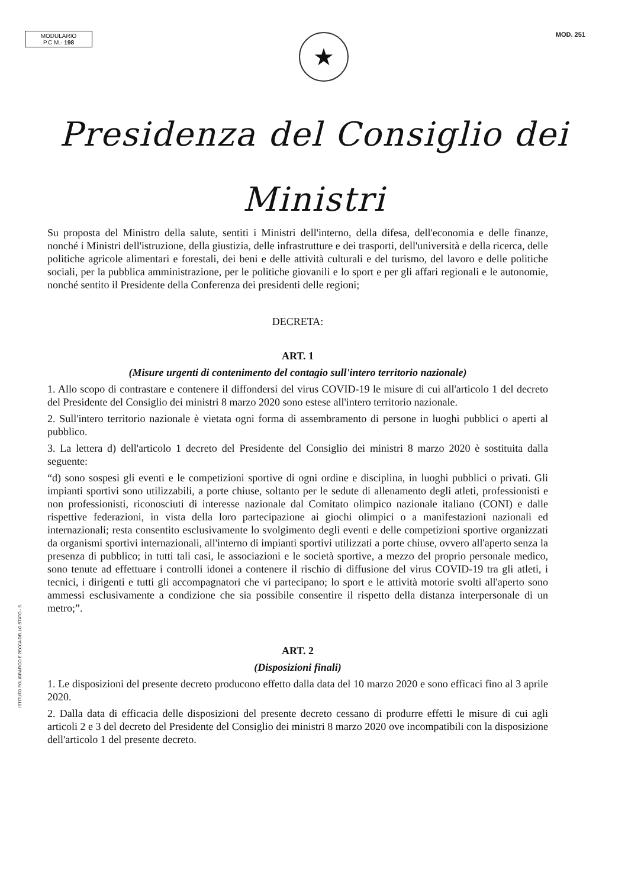MODULARIO
P.C M.- 198
★
MOD. 251
Presidenza del Consiglio dei Ministri
Su proposta del Ministro della salute, sentiti i Ministri dell'interno, della difesa, dell'economia e delle finanze, nonché i Ministri dell'istruzione, della giustizia, delle infrastrutture e dei trasporti, dell'università e della ricerca, delle politiche agricole alimentari e forestali, dei beni e delle attività culturali e del turismo, del lavoro e delle politiche sociali, per la pubblica amministrazione, per le politiche giovanili e lo sport e per gli affari regionali e le autonomie, nonché sentito il Presidente della Conferenza dei presidenti delle regioni;
DECRETA:
ART. 1
(Misure urgenti di contenimento del contagio sull'intero territorio nazionale)
1. Allo scopo di contrastare e contenere il diffondersi del virus COVID-19 le misure di cui all'articolo 1 del decreto del Presidente del Consiglio dei ministri 8 marzo 2020 sono estese all'intero territorio nazionale.
2. Sull'intero territorio nazionale è vietata ogni forma di assembramento di persone in luoghi pubblici o aperti al pubblico.
3. La lettera d) dell'articolo 1 decreto del Presidente del Consiglio dei ministri 8 marzo 2020 è sostituita dalla seguente:
“d) sono sospesi gli eventi e le competizioni sportive di ogni ordine e disciplina, in luoghi pubblici o privati. Gli impianti sportivi sono utilizzabili, a porte chiuse, soltanto per le sedute di allenamento degli atleti, professionisti e non professionisti, riconosciuti di interesse nazionale dal Comitato olimpico nazionale italiano (CONI) e dalle rispettive federazioni, in vista della loro partecipazione ai giochi olimpici o a manifestazioni nazionali ed internazionali; resta consentito esclusivamente lo svolgimento degli eventi e delle competizioni sportive organizzati da organismi sportivi internazionali, all'interno di impianti sportivi utilizzati a porte chiuse, ovvero all'aperto senza la presenza di pubblico; in tutti tali casi, le associazioni e le società sportive, a mezzo del proprio personale medico, sono tenute ad effettuare i controlli idonei a contenere il rischio di diffusione del virus COVID-19 tra gli atleti, i tecnici, i dirigenti e tutti gli accompagnatori che vi partecipano; lo sport e le attività motorie svolti all'aperto sono ammessi esclusivamente a condizione che sia possibile consentire il rispetto della distanza interpersonale di un metro;”.
ART. 2
(Disposizioni finali)
1. Le disposizioni del presente decreto producono effetto dalla data del 10 marzo 2020 e sono efficaci fino al 3 aprile 2020.
2. Dalla data di efficacia delle disposizioni del presente decreto cessano di produrre effetti le misure di cui agli articoli 2 e 3 del decreto del Presidente del Consiglio dei ministri 8 marzo 2020 ove incompatibili con la disposizione dell'articolo 1 del presente decreto.
ISTITUTO POLIGRAFICO E ZECCA DELLO STATO - S.